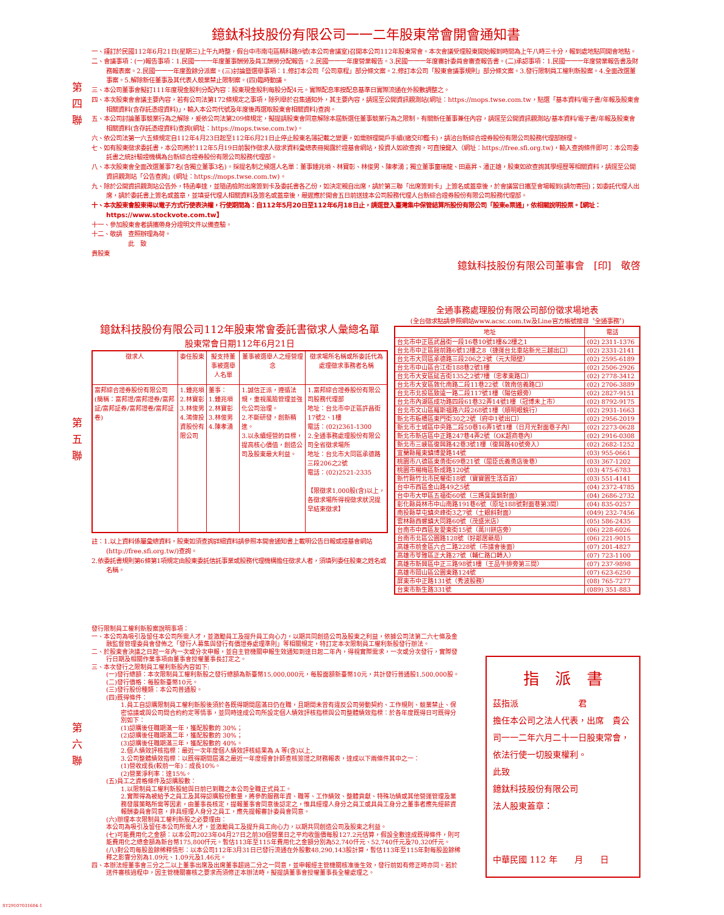第
四
聯
第
五
聯
第
六
聯
鐿鈦科技股份有限公司一一二年股東常會開會通知書
一、謹訂於民國112年6月21日(星期三)上午九時整，假台中市南屯區精科路9號(本公司會議室)召開本公司112年股東常會。本次會議受理股東開始報到時間為上午八時三十分，報到處地點同開會地點。
二、會議事項：(一)報告事項：1.民國一一一年度董事酬勞及員工酬勞分配報告。2.民國一一一年度營業報告。3.民國一一一年度審計委員會審查報告書。(二)承認事項：1.民國一一一年度營業報告書及財務報表案。2.民國一一一年度盈餘分派案。(三)討論暨選舉事項：1.修訂本公司「公司章程」部分條文案。2.修訂本公司「股東會議事規則」部分條文案。3.發行限制員工權利新股案。4.全面改選董事案。5.解除新任董事及其代表人競業禁止限制案。(四)臨時動議。
三、本公司董事會擬訂111年度現金股利分配內容：股東現金股利每股分配4元。實際配息率按配息基準日實際流通在外股數調整之。
四、本次股東會會議主要內容，若有公司法第172條規定之事項，除列舉於召集通知外，其主要內容，請逕至公開資訊觀測站(網址：https://mops.twse.com.tw，點選「基本資料/電子書/年報及股東會相關資料(含存託憑證資料)」，輸入本公司代號及年度後再選取股東會相關資料)查詢。
五、本公司討論董事競業行為之解除，爰依公司法第209條規定，擬提請股東會同意解除本屆新選任董事競業行為之限制。有關新任董事兼任內容，請逕至公開資訊觀測站/基本資料/電子書/年報及股東會相關資料(含存託憑證資料)查詢(網址：https://mops.twse.com.tw)。
六、依公司法第一六五條規定自112年4月23日起至112年6月21日止停止股東名簿記載之變更，如需辦理開戶手續(繳交印鑑卡)，請洽台新綜合證券股份有限公司股務代理部辦理。
七、如有股東徵求委託書，本公司將於112年5月19日前製作徵求人徵求資料彙總表冊揭露於證基會網站，投資人如欲查詢，可直接鍵入（網址：https://free.sfi.org.tw)，輸入查詢條件即可：本公司委託書之統計驗證機構為台新綜合證券股份有限公司股務代理部。
八、本次股東會全面改選董事7名(含獨立董事3名)。採提名制之候選人名單：董事鍾兆塤、林寶彰、林俊男、陳孝湧；獨立董事童瑞龍、田嘉昇、潘正雄，股東如欲查詢其學經歷等相關資料，請逕至公開資訊觀測站「公告查詢」(網址：https://mops.twse.com.tw)。
九、除於公開資訊觀測站公告外，特函奉達，並隨函檢附出席簽到卡及委託書各乙份，如決定親自出席，請於第三聯「出席簽到卡」上簽名或蓋章後，於會議當日攜至會場報到(請勿寄回)；如委託代理人出席，請於委託書上簽名或蓋章，並填妥代理人相關資料及簽名或蓋章後，最遲應於開會五日前送達本公司股務代理人台新綜合證券股份有限公司股務代理部。
十、本次股東會股東得以電子方式行使表決權，行使期間為：自112年5月20日至112年6月18日止，請逕登入臺灣集中保管結算所股份有限公司「股東e票通」，依相關說明投票。【網址：https://www.stockvote.com.tw】
十一、參加股東會者請攜帶身分證明文件以備查驗。
十二、敬請　查照辦理為荷。
此　致
貴股東
鐿鈦科技股份有限公司董事會　[印]　敬啓
鐿鈦科技股份有限公司112年股東常會委託書徵求人彙總名單
股東常會日期112年6月21日
| 徵求人 | 委任股東 | 擬支持董事被選舉人名單 | 董事被選舉人之經營理念 | 徵求場所名稱或所委託代為處理徵求事務者名稱 |
| --- | --- | --- | --- | --- |
| 富邦綜合證券股份有限公司(簡稱：富邦證/富邦證券/富邦証/富邦証券/富邦證卷/富邦証卷) | 1.鍾兆塤 2.林寶彰 3.林俊男 4.鴻偉投資股份有限公司 | 董事： 1.鍾兆塤 2.林寶彰 3.林俊男 4.陳孝湧 | 1.誠信正派，遵循法規，重視風險管理並強化公司治理。 2.不斷研發，創新精進。 3.以永續經營的目標，提高核心價值，創造公司及股東最大利益。 | 1.富邦綜合證券股份有限公司股務代理部 地址：台北市中正區許昌街17號2、1樓 電話：(02)2361-1300 2.全通事務處理股份有限公司全省徵求場所 地址：台北市大同區承德路三段206之2號 電話：(02)2521-2335 【限徵求1,000股(含)以上，各徵求場所得視徵求狀況提早結束徵求】 |
註：1.以上資料係屬彙總資料，股東如須查詢詳細資料請參照本開會通知書上載明公告日報或證基會網站(http://free.sfi.org.tw/)查詢。
2.依委託書規則第6條第1項規定由股東委託信託事業或股務代理機構擔任徵求人者，須填列委任股東之姓名或名稱。
全通事務處理股份有限公司部份徵求場地表
(全台徵求點請參照網站www.acsc.com.tw及Line官方帳號搜尋〝全通事務〞)
| 地址 | 電話 |
| --- | --- |
| 台北市中正區武昌街一段16巷10號1樓&2樓之1 | (02) 2311-1376 |
| 台北市中正區館前路6號12樓之8（捷運台北車站新光三越出口） | (02) 2331-2141 |
| 台北市大同區承德路三段206之2號（元大隔壁） | (02) 2595-6189 |
| 台北市中山區合江街188巷2號1樓 | (02) 2506-2926 |
| 台北市大安區延吉街135之2號7樓（忠孝東路口） | (02) 2778-3412 |
| 台北市大安區敦化南路二段11巷22號（敦南信義路口） | (02) 2706-3889 |
| 台北市北投區致遠一路二段117號1樓（陽信銀旁） | (02) 2827-9151 |
| 台北市內湖區成功路四段61巷32弄14號1樓（冠博未上市） | (02) 8792-9175 |
| 台北市文山區羅斯福路六段268號1樓（順明眼鏡行） | (02) 2931-1663 |
| 新北市板橋區東門街30之2號（府中1號出口） | (02) 2956-2019 |
| 新北市土城區中央路二段50巷16弄1號1樓（日月光對面巷子內） | (02) 2273-0628 |
| 新北市新店區中正路247巷4弄2號（OK超商巷內） | (02) 2916-0308 |
| 新北市三峽區復興路42巷3號1樓（復興路40號旁入） | (02) 2682-1252 |
| 宜蘭縣羅東鎮博愛路14號 | (03) 955-0661 |
| 桃園市八德區東勇街69巷21號（屈臣氏義勇店後巷） | (03) 367-1202 |
| 桃園市楊梅區新成路120號 | (03) 475-6783 |
| 新竹縣竹北市民權街18號（寶寶園生活百貨） | (03) 551-4141 |
| 台中市西區金山路49之5號 | (04) 2372-4785 |
| 台中市大甲區五福街60號（三媽臭臭鍋對面） | (04) 2686-2732 |
| 彰化縣員林市中山南路191巷6號（原址188號對面巷第3間） | (04) 835-0257 |
| 南投縣草屯鎮炎峰街3之7號（土銀斜對面） | (049) 232-7456 |
| 雲林縣西螺鎮大同路60號（茂盛米店） | (05) 586-2435 |
| 台南市中西區友愛東街15號（萬川餅店旁） | (06) 228-6026 |
| 台南市北區公園路128號（好鄰居藥局） | (06) 221-9015 |
| 高雄市前金區六合二路228號（市議會後面） | (07) 201-4827 |
| 高雄市苓雅區正大路27號（輔仁路口轉入） | (07) 723-1100 |
| 高雄市新興區中正三路98號1樓（王品牛排旁第三間） | (07) 237-9898 |
| 高雄市岡山區公園東路124號 | (07) 623-6250 |
| 屏東市中正路131號（秀波股務） | (08) 765-7277 |
| 台東市新生路331號 | (089) 351-883 |
發行限制員工權利新股案說明事項：
一、本公司為吸引及留任本公司所需人才，並激勵員工及提升員工向心力，以期共同創造公司及股東之利益，依據公司法第二六七條及金融監督管理委員會發佈之「發行人募集與發行有價證券處理準則」等相關規定，特訂定本次限制員工權利新股發行辦法。
二、於股東會決議之日起一年內一次或分次申報，並自主管機關申報生效通知到達日起二年內，得視實際需求，一次或分次發行，實際發行日期及相關作業事項由董事會授權董事長訂定之。
三、本次發行之限制員工權利新股內容如下:
(一)發行總額：本次限制員工權利新股之發行總額為新臺幣15,000,000元，每股面額新臺幣10元，共計發行普通股1,500,000股。
(二)發行價格：每股新臺幣10元。
(三)發行股份種類：本公司普通股。
(四)既得條件：
1.員工自認購限制員工權利新股後須於各既得期間屆滿日仍在職，且期間未曾有違反公司勞動契約、工作規則、競業禁止、保密協議或與公司間合約約定等情事，並同時達成公司所設定個人績效評核指標與公司整體績效指標：於各年度既得日可既得分別如下：
(1)認購後任職期滿一年，獲配股數的 30%；
(2)認購後任職期滿二年，獲配股數的 30%；
(3)認購後任職期滿三年，獲配股數的 40%。
2.個人績效評核指標：最近一次年度個人績效評核結果為 A 等(含)以上.
3.公司整體績效指標：以既得期間屆滿之最近一年度經會計師查核簽證之財務報表，達成以下兩條件其中之一：
(1)營收成長(較前一年)：成長10%。
(2)營業淨利率：達15%。
(五)員工之資格條件及認購股數：
1.以限制員工權利新股給與日前已到職之本公司全職正式員工。
2.實際得為被給予之員工及其得認購股份數量，將參酌服務年資、職等、工作績效、整體貢獻、特殊功績或其他營運管理及業務發展策略所需等因素，由董事長核定，提報董事會同意後認定之，惟具經理人身分之員工或具員工身分之董事者應先經薪資報酬委員會同意，非具經理人身分之員工，應先提報審計委員會同意。
(六)辦理本次限制員工權利新股之必要理由：
本公司為吸引及留任本公司所需人才，並激勵員工及提升員工向心力，以期共同創造公司及股東之利益。
(七)可能費用化之金額：以本公司2023年04月27日之前30個營業日之平均收盤價每股127.2元估算，假設全數達成既得條件，則可能費用化之總金額為新台幣175,800仟元。暫估113年至115年費用化之金額分別為52,740仟元、52,740仟元及70,320仟元。
(八)對公司每股盈餘稀釋情形：以本公司112年3月31日已發行流通在外股數48,290,143股計算，暫估113年至115年對每股盈餘稀釋之影響分別為1.09元、1.09元及1.46元。
四、本辦法經董事會三分之二以上董事出席及出席董事超過二分之一同意，並申報經主管機關核准後生效，發行前如有修正時亦同。若於送件審核過程中，因主管機關審核之要求而須修正本辦法時，擬提請董事會授權董事長全權處理之。
指　派　書
茲指派　　　　　　　君
擔任本公司之法人代表，出席　貴公司一一二年六月二十一日股東常會，依法行使一切股東權利。
此致
鐿鈦科技股份有限公司
法人股東蓋章：
中華民國 112 年　　月　　日
ST29107031604-1